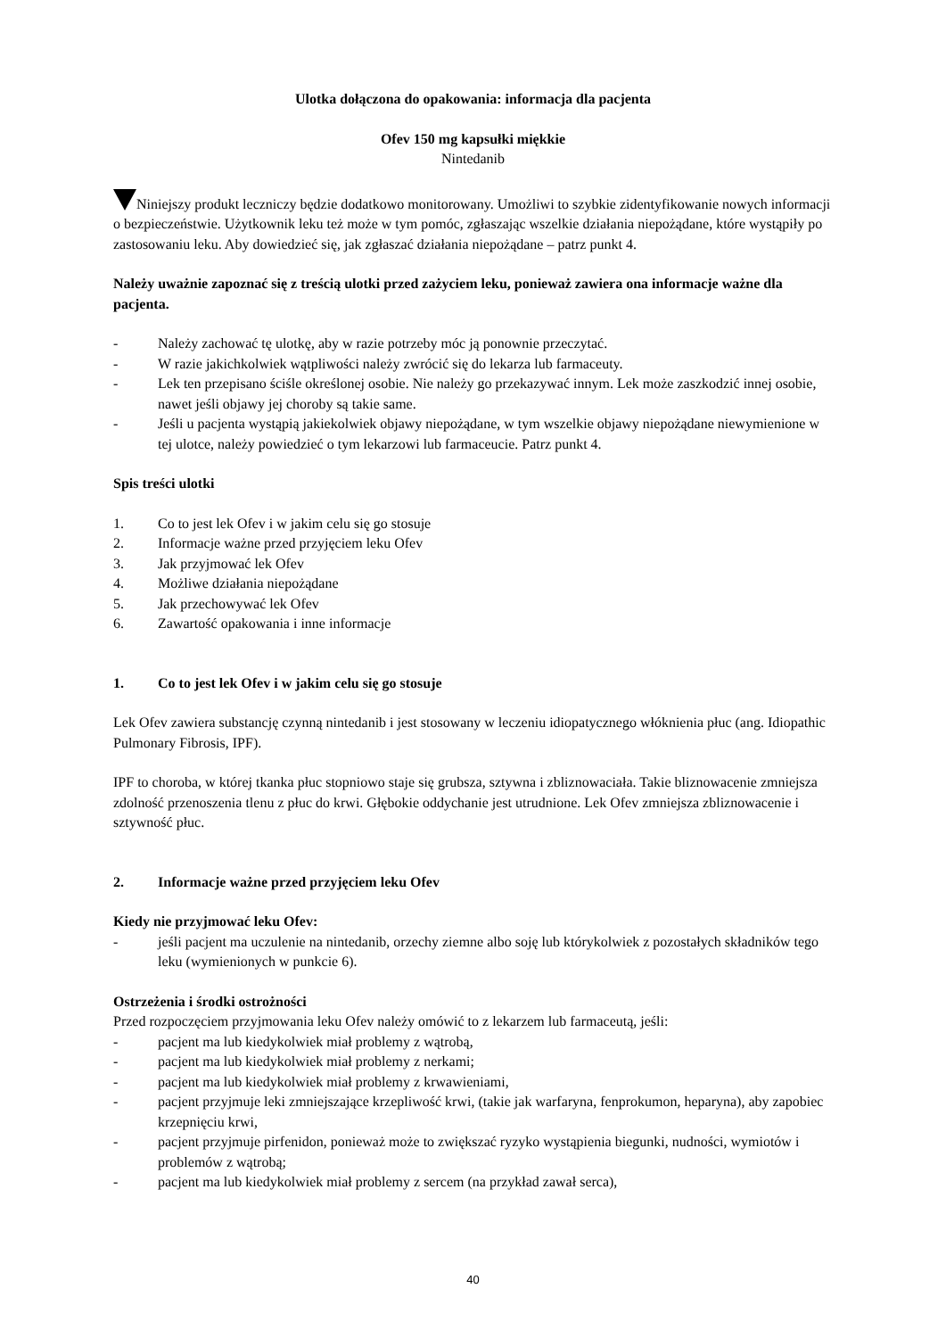Ulotka dołączona do opakowania: informacja dla pacjenta
Ofev 150 mg kapsułki miękkie
Nintedanib
Niniejszy produkt leczniczy będzie dodatkowo monitorowany. Umożliwi to szybkie zidentyfikowanie nowych informacji o bezpieczeństwie. Użytkownik leku też może w tym pomóc, zgłaszając wszelkie działania niepożądane, które wystąpiły po zastosowaniu leku. Aby dowiedzieć się, jak zgłaszać działania niepożądane – patrz punkt 4.
Należy uważnie zapoznać się z treścią ulotki przed zażyciem leku, ponieważ zawiera ona informacje ważne dla pacjenta.
- Należy zachować tę ulotkę, aby w razie potrzeby móc ją ponownie przeczytać.
- W razie jakichkolwiek wątpliwości należy zwrócić się do lekarza lub farmaceuty.
- Lek ten przepisano ściśle określonej osobie. Nie należy go przekazywać innym. Lek może zaszkodzić innej osobie, nawet jeśli objawy jej choroby są takie same.
- Jeśli u pacjenta wystąpią jakiekolwiek objawy niepożądane, w tym wszelkie objawy niepożądane niewymienione w tej ulotce, należy powiedzieć o tym lekarzowi lub farmaceucie. Patrz punkt 4.
Spis treści ulotki
1. Co to jest lek Ofev i w jakim celu się go stosuje
2. Informacje ważne przed przyjęciem leku Ofev
3. Jak przyjmować lek Ofev
4. Możliwe działania niepożądane
5. Jak przechowywać lek Ofev
6. Zawartość opakowania i inne informacje
1. Co to jest lek Ofev i w jakim celu się go stosuje
Lek Ofev zawiera substancję czynną nintedanib i jest stosowany w leczeniu idiopatycznego włóknienia płuc (ang. Idiopathic Pulmonary Fibrosis, IPF).
IPF to choroba, w której tkanka płuc stopniowo staje się grubsza, sztywna i zbliznowaciała. Takie bliznowacenie zmniejsza zdolność przenoszenia tlenu z płuc do krwi. Głębokie oddychanie jest utrudnione. Lek Ofev zmniejsza zbliznowacenie i sztywność płuc.
2. Informacje ważne przed przyjęciem leku Ofev
Kiedy nie przyjmować leku Ofev:
- jeśli pacjent ma uczulenie na nintedanib, orzechy ziemne albo soję lub którykolwiek z pozostałych składników tego leku (wymienionych w punkcie 6).
Ostrzeżenia i środki ostrożności
Przed rozpoczęciem przyjmowania leku Ofev należy omówić to z lekarzem lub farmaceutą, jeśli:
- pacjent ma lub kiedykolwiek miał problemy z wątrobą,
- pacjent ma lub kiedykolwiek miał problemy z nerkami;
- pacjent ma lub kiedykolwiek miał problemy z krwawieniami,
- pacjent przyjmuje leki zmniejszające krzepliwość krwi, (takie jak warfaryna, fenprokumon, heparyna), aby zapobiec krzepnięciu krwi,
- pacjent przyjmuje pirfenidon, ponieważ może to zwiększać ryzyko wystąpienia biegunki, nudności, wymiotów i problemów z wątrobą;
- pacjent ma lub kiedykolwiek miał problemy z sercem (na przykład zawał serca),
40